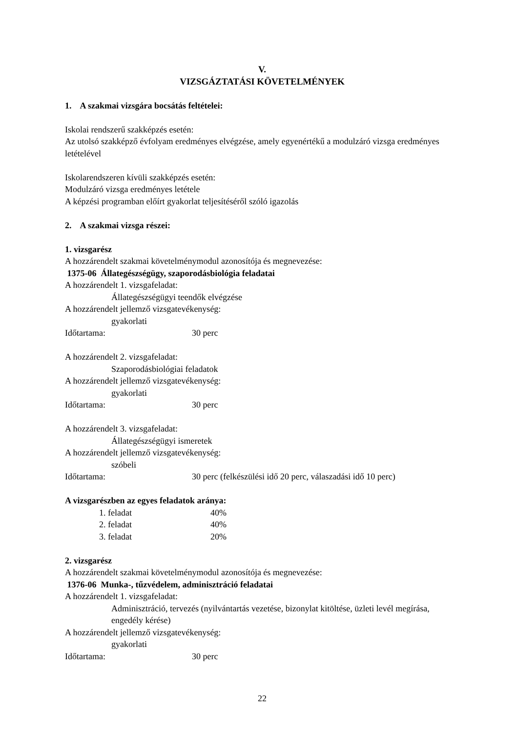V.
VIZSGÁZTATÁSI KÖVETELMÉNYEK
1. A szakmai vizsgára bocsátás feltételei:
Iskolai rendszerű szakképzés esetén:
Az utolsó szakképző évfolyam eredményes elvégzése, amely egyenértékű a modulzáró vizsga eredményes letételével
Iskolarendszeren kívüli szakképzés esetén:
Modulzáró vizsga eredményes letétele
A képzési programban előírt gyakorlat teljesítéséről szóló igazolás
2. A szakmai vizsga részei:
1. vizsgarész
A hozzárendelt szakmai követelménymodul azonosítója és megnevezése:
1375-06 Állategészségügy, szaporodásbiológia feladatai
A hozzárendelt 1. vizsgafeladat:
Állategészségügyi teendők elvégzése
A hozzárendelt jellemző vizsgatevékenység:
gyakorlati
Időtartama: 30 perc
A hozzárendelt 2. vizsgafeladat:
Szaporodásbiológiai feladatok
A hozzárendelt jellemző vizsgatevékenység:
gyakorlati
Időtartama: 30 perc
A hozzárendelt 3. vizsgafeladat:
Állategészségügyi ismeretek
A hozzárendelt jellemző vizsgatevékenység:
szóbeli
Időtartama: 30 perc (felkészülési idő 20 perc, válaszadási idő 10 perc)
A vizsgarészben az egyes feladatok aránya:
1. feladat 40%
2. feladat 40%
3. feladat 20%
2. vizsgarész
A hozzárendelt szakmai követelménymodul azonosítója és megnevezése:
1376-06 Munka-, tűzvédelem, adminisztráció feladatai
A hozzárendelt 1. vizsgafeladat:
Adminisztráció, tervezés (nyilvántartás vezetése, bizonylat kitöltése, üzleti levél megírása, engedély kérése)
A hozzárendelt jellemző vizsgatevékenység:
gyakorlati
Időtartama: 30 perc
22